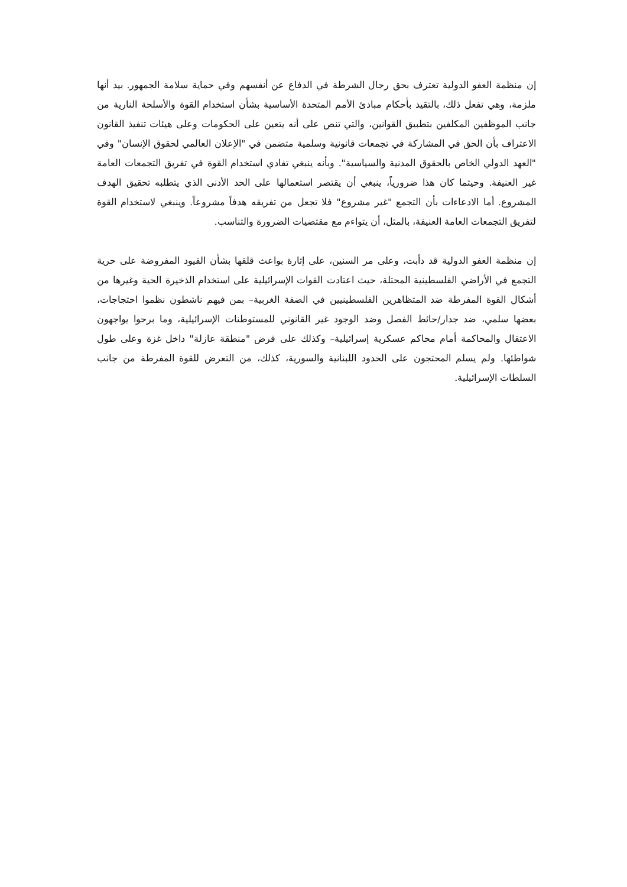إن منظمة العفو الدولية تعترف بحق رجال الشرطة في الدفاع عن أنفسهم وفي حماية سلامة الجمهور. بيد أنها ملزمة، وهي تفعل ذلك، بالتقيد بأحكام مبادئ الأمم المتحدة الأساسية بشأن استخدام القوة والأسلحة النارية من جانب الموظفين المكلفين بتطبيق القوانين، والتي تنص على أنه يتعين على الحكومات وعلى هيئات تنفيذ القانون الاعتراف بأن الحق في المشاركة في تجمعات قانونية وسلمية متضمن في "الإعلان العالمي لحقوق الإنسان" وفي "العهد الدولي الخاص بالحقوق المدنية والسياسية". وبأنه ينبغي تفادي استخدام القوة في تفريق التجمعات العامة غير العنيفة. وحيثما كان هذا ضرورياً، ينبغي أن يقتصر استعمالها على الحد الأدنى الذي يتطلبه تحقيق الهدف المشروع. أما الادعاءات بأن التجمع "غير مشروع" فلا تجعل من تفريقه هدفاً مشروعاً. وينبغي لاستخدام القوة لتفريق التجمعات العامة العنيفة، بالمثل، أن يتواءم مع مقتضيات الضرورة والتناسب.
إن منظمة العفو الدولية قد دأبت، وعلى مر السنين، على إثارة بواعث قلقها بشأن القيود المفروضة على حرية التجمع في الأراضي الفلسطينية المحتلة، حيث اعتادت القوات الإسرائيلية على استخدام الذخيرة الحية وغيرها من أشكال القوة المفرطة ضد المتظاهرين الفلسطينيين في الضفة الغربية– بمن فيهم ناشطون نظموا احتجاجات، بعضها سلمي، ضد جدار/حائط الفصل وضد الوجود غير القانوني للمستوطنات الإسرائيلية، وما برحوا يواجهون الاعتقال والمحاكمة أمام محاكم عسكرية إسرائيلية– وكذلك على فرض "منطقة عازلة" داخل غزة وعلى طول شواطئها. ولم يسلم المحتجون على الحدود اللبنانية والسورية، كذلك، من التعرض للقوة المفرطة من جانب السلطات الإسرائيلية.